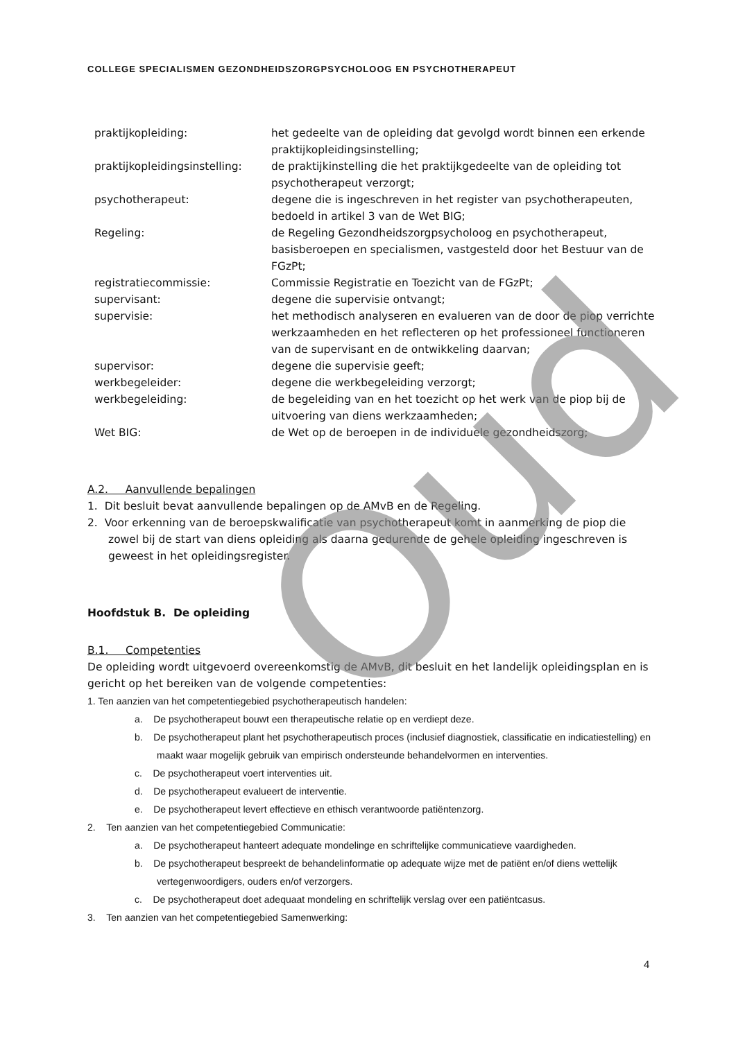COLLEGE SPECIALISMEN GEZONDHEIDSZORGPSYCHOLOOG EN PSYCHOTHERAPEUT
| praktijkopleiding: | het gedeelte van de opleiding dat gevolgd wordt binnen een erkende praktijkopleidingsinstelling; |
| praktijkopleidingsinstelling: | de praktijkinstelling die het praktijkgedeelte van de opleiding tot psychotherapeut verzorgt; |
| psychotherapeut: | degene die is ingeschreven in het register van psychotherapeuten, bedoeld in artikel 3 van de Wet BIG; |
| Regeling: | de Regeling Gezondheidszorgpsycholoog en psychotherapeut, basisberoepen en specialismen, vastgesteld door het Bestuur van de FGzPt; |
| registratiecommissie: | Commissie Registratie en Toezicht van de FGzPt; |
| supervisant: | degene die supervisie ontvangt; |
| supervisie: | het methodisch analyseren en evalueren van de door de piop verrichte werkzaamheden en het reflecteren op het professioneel functioneren van de supervisant en de ontwikkeling daarvan; |
| supervisor: | degene die supervisie geeft; |
| werkbegeleider: | degene die werkbegeleiding verzorgt; |
| werkbegeleiding: | de begeleiding van en het toezicht op het werk van de piop bij de uitvoering van diens werkzaamheden; |
| Wet BIG: | de Wet op de beroepen in de individuele gezondheidszorg; |
A.2. Aanvullende bepalingen
1. Dit besluit bevat aanvullende bepalingen op de AMvB en de Regeling.
2. Voor erkenning van de beroepskwalificatie van psychotherapeut komt in aanmerking de piop die zowel bij de start van diens opleiding als daarna gedurende de gehele opleiding ingeschreven is geweest in het opleidingsregister.
Hoofdstuk B. De opleiding
B.1. Competenties
De opleiding wordt uitgevoerd overeenkomstig de AMvB, dit besluit en het landelijk opleidingsplan en is gericht op het bereiken van de volgende competenties:
1. Ten aanzien van het competentiegebied psychotherapeutisch handelen:
a. De psychotherapeut bouwt een therapeutische relatie op en verdiept deze.
b. De psychotherapeut plant het psychotherapeutisch proces (inclusief diagnostiek, classificatie en indicatiestelling) en maakt waar mogelijk gebruik van empirisch ondersteunde behandelvormen en interventies.
c. De psychotherapeut voert interventies uit.
d. De psychotherapeut evalueert de interventie.
e. De psychotherapeut levert effectieve en ethisch verantwoorde patiëntenzorg.
2. Ten aanzien van het competentiegebied Communicatie:
a. De psychotherapeut hanteert adequate mondelinge en schriftelijke communicatieve vaardigheden.
b. De psychotherapeut bespreekt de behandelinformatie op adequate wijze met de patiënt en/of diens wettelijk vertegenwoordigers, ouders en/of verzorgers.
c. De psychotherapeut doet adequaat mondeling en schriftelijk verslag over een patiëntcasus.
3. Ten aanzien van het competentiegebied Samenwerking:
Oud
4